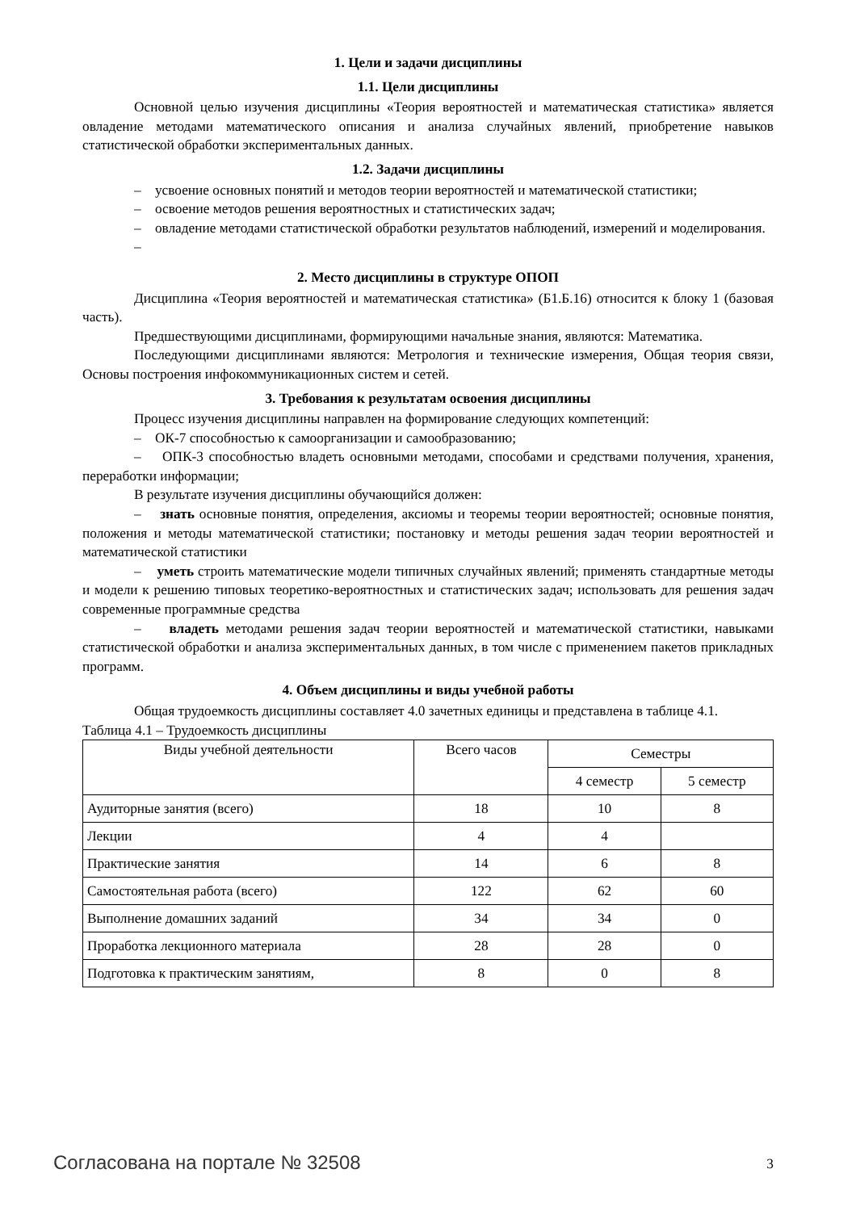1. Цели и задачи дисциплины
1.1. Цели дисциплины
Основной целью изучения дисциплины «Теория вероятностей и математическая статистика» является овладение методами математического описания и анализа случайных явлений, приобретение навыков статистической обработки экспериментальных данных.
1.2. Задачи дисциплины
– усвоение основных понятий и методов теории вероятностей и математической статистики;
– освоение методов решения вероятностных и статистических задач;
– овладение методами статистической обработки результатов наблюдений, измерений и моделирования.
–
2. Место дисциплины в структуре ОПОП
Дисциплина «Теория вероятностей и математическая статистика» (Б1.Б.16) относится к блоку 1 (базовая часть).
Предшествующими дисциплинами, формирующими начальные знания, являются: Математика.
Последующими дисциплинами являются: Метрология и технические измерения, Общая теория связи, Основы построения инфокоммуникационных систем и сетей.
3. Требования к результатам освоения дисциплины
Процесс изучения дисциплины направлен на формирование следующих компетенций:
– ОК-7 способностью к самоорганизации и самообразованию;
– ОПК-3 способностью владеть основными методами, способами и средствами получения, хранения, переработки информации;
В результате изучения дисциплины обучающийся должен:
– знать основные понятия, определения, аксиомы и теоремы теории вероятностей; основные понятия, положения и методы математической статистики; постановку и методы решения задач теории вероятностей и математической статистики
– уметь строить математические модели типичных случайных явлений; применять стандартные методы и модели к решению типовых теоретико-вероятностных и статистических задач; использовать для решения задач современные программные средства
– владеть методами решения задач теории вероятностей и математической статистики, навыками статистической обработки и анализа экспериментальных данных, в том числе с применением пакетов прикладных программ.
4. Объем дисциплины и виды учебной работы
Общая трудоемкость дисциплины составляет 4.0 зачетных единицы и представлена в таблице 4.1.
Таблица 4.1 – Трудоемкость дисциплины
| Виды учебной деятельности | Всего часов | Семестры | |
| --- | --- | --- | --- |
| | | 4 семестр | 5 семестр |
| Аудиторные занятия (всего) | 18 | 10 | 8 |
| Лекции | 4 | 4 | |
| Практические занятия | 14 | 6 | 8 |
| Самостоятельная работа (всего) | 122 | 62 | 60 |
| Выполнение домашних заданий | 34 | 34 | 0 |
| Проработка лекционного материала | 28 | 28 | 0 |
| Подготовка к практическим занятиям, | 8 | 0 | 8 |
Согласована на портале № 32508 3